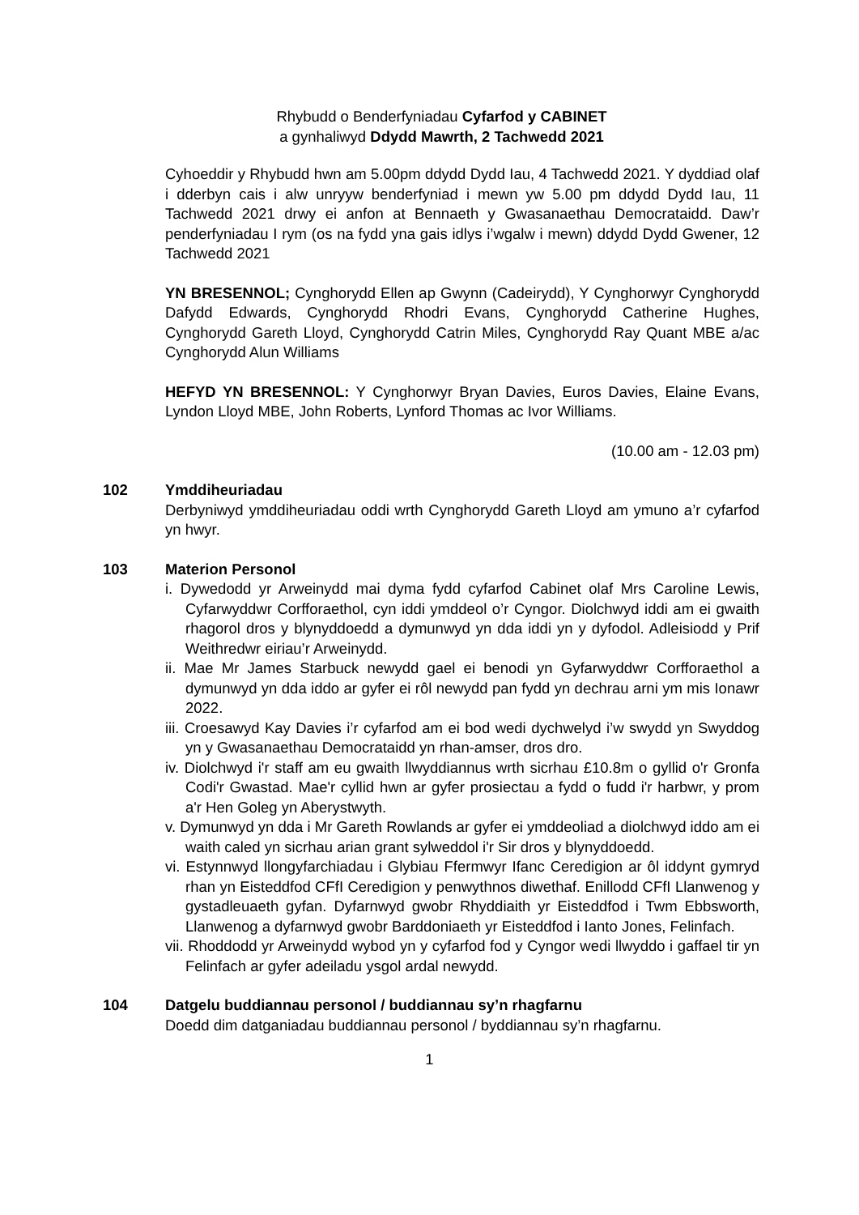Rhybudd o Benderfyniadau Cyfarfod y CABINET
a gynhaliwyd Ddydd Mawrth, 2 Tachwedd 2021
Cyhoeddir y Rhybudd hwn am 5.00pm ddydd Dydd Iau, 4 Tachwedd 2021. Y dyddiad olaf i dderbyn cais i alw unryyw benderfyniad i mewn yw 5.00 pm ddydd Dydd Iau, 11 Tachwedd 2021 drwy ei anfon at Bennaeth y Gwasanaethau Democrataidd. Daw’r penderfyniadau I rym (os na fydd yna gais idlys i’wgalw i mewn) ddydd Dydd Gwener, 12 Tachwedd 2021
YN BRESENNOL; Cynghorydd Ellen ap Gwynn (Cadeirydd), Y Cynghorwyr Cynghorydd Dafydd Edwards, Cynghorydd Rhodri Evans, Cynghorydd Catherine Hughes, Cynghorydd Gareth Lloyd, Cynghorydd Catrin Miles, Cynghorydd Ray Quant MBE a/ac Cynghorydd Alun Williams
HEFYD YN BRESENNOL: Y Cynghorwyr Bryan Davies, Euros Davies, Elaine Evans, Lyndon Lloyd MBE, John Roberts, Lynford Thomas ac Ivor Williams.
(10.00 am - 12.03 pm)
102 Ymddiheuriadau
Derbyniwyd ymddiheuriadau oddi wrth Cynghorydd Gareth Lloyd am ymuno a’r cyfarfod yn hwyr.
103 Materion Personol
i. Dywedodd yr Arweinydd mai dyma fydd cyfarfod Cabinet olaf Mrs Caroline Lewis, Cyfarwyddwr Corfforaethol, cyn iddi ymddeol o’r Cyngor. Diolchwyd iddi am ei gwaith rhagorol dros y blynyddoedd a dymunwyd yn dda iddi yn y dyfodol. Adleisiodd y Prif Weithredwr eiriau’r Arweinydd.
ii. Mae Mr James Starbuck newydd gael ei benodi yn Gyfarwyddwr Corfforaethol a dymunwyd yn dda iddo ar gyfer ei rôl newydd pan fydd yn dechrau arni ym mis Ionawr 2022.
iii. Croesawyd Kay Davies i’r cyfarfod am ei bod wedi dychwelyd i’w swydd yn Swyddog yn y Gwasanaethau Democrataidd yn rhan-amser, dros dro.
iv. Diolchwyd i'r staff am eu gwaith llwyddiannus wrth sicrhau £10.8m o gyllid o'r Gronfa Codi'r Gwastad. Mae'r cyllid hwn ar gyfer prosiectau a fydd o fudd i'r harbwr, y prom a'r Hen Goleg yn Aberystwyth.
v. Dymunwyd yn dda i Mr Gareth Rowlands ar gyfer ei ymddeoliad a diolchwyd iddo am ei waith caled yn sicrhau arian grant sylweddol i'r Sir dros y blynyddoedd.
vi. Estynnwyd llongyfarchiadau i Glybiau Ffermwyr Ifanc Ceredigion ar ôl iddynt gymryd rhan yn Eisteddfod CFfI Ceredigion y penwythnos diwethaf. Enillodd CFfI Llanwenog y gystadleuaeth gyfan. Dyfarnwyd gwobr Rhyddiaith yr Eisteddfod i Twm Ebbsworth, Llanwenog a dyfarnwyd gwobr Barddoniaeth yr Eisteddfod i Ianto Jones, Felinfach.
vii. Rhoddodd yr Arweinydd wybod yn y cyfarfod fod y Cyngor wedi llwyddo i gaffael tir yn Felinfach ar gyfer adeiladu ysgol ardal newydd.
104 Datgelu buddiannau personol / buddiannau sy’n rhagfarnu
Doedd dim datganiadau buddiannau personol / byddiannau sy’n rhagfarnu.
1